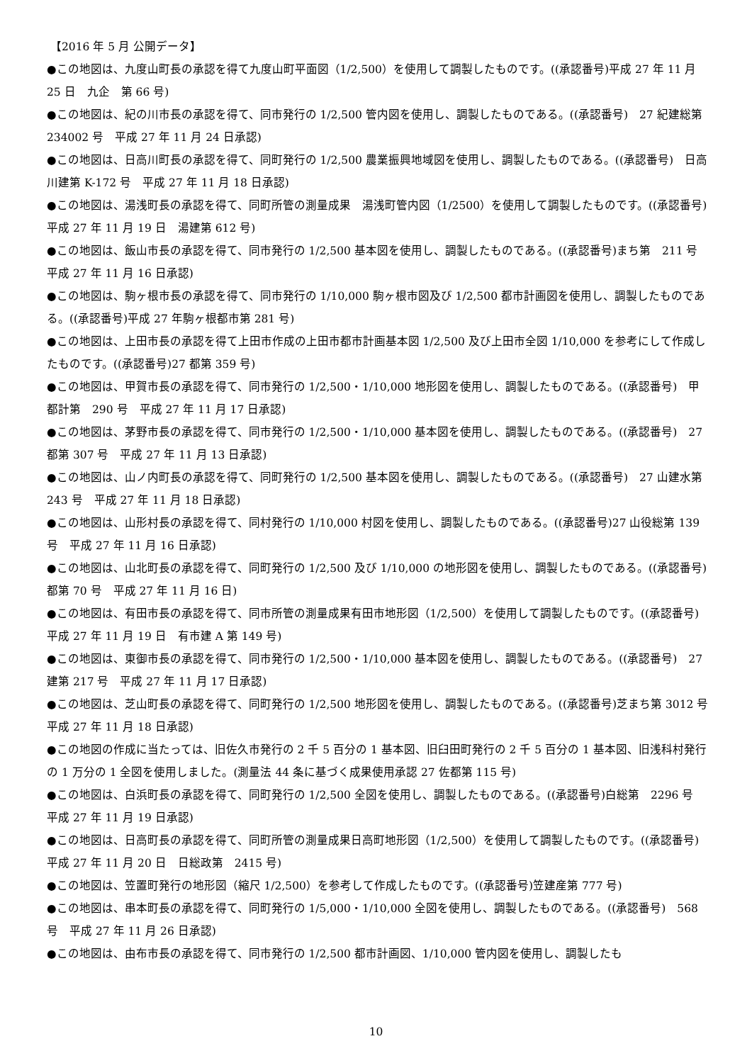【2016 年 5 月 公開データ】
●この地図は、九度山町長の承認を得て九度山町平面図（1/2,500）を使用して調製したものです。((承認番号)平成 27 年 11 月 25 日　九企　第 66 号)
●この地図は、紀の川市長の承認を得て、同市発行の 1/2,500 管内図を使用し、調製したものである。((承認番号)　27 紀建総第 234002 号　平成 27 年 11 月 24 日承認)
●この地図は、日高川町長の承認を得て、同町発行の 1/2,500 農業振興地域図を使用し、調製したものである。((承認番号)　日高川建第 K-172 号　平成 27 年 11 月 18 日承認)
●この地図は、湯浅町長の承認を得て、同町所管の測量成果　湯浅町管内図（1/2500）を使用して調製したものです。((承認番号)平成 27 年 11 月 19 日　湯建第 612 号)
●この地図は、飯山市長の承認を得て、同市発行の 1/2,500 基本図を使用し、調製したものである。((承認番号)まち第　211 号　平成 27 年 11 月 16 日承認)
●この地図は、駒ヶ根市長の承認を得て、同市発行の 1/10,000 駒ヶ根市図及び 1/2,500 都市計画図を使用し、調製したものである。((承認番号)平成 27 年駒ヶ根都市第 281 号)
●この地図は、上田市長の承認を得て上田市作成の上田市都市計画基本図 1/2,500 及び上田市全図 1/10,000 を参考にして作成したものです。((承認番号)27 都第 359 号)
●この地図は、甲賀市長の承認を得て、同市発行の 1/2,500・1/10,000 地形図を使用し、調製したものである。((承認番号)　甲都計第　290 号　平成 27 年 11 月 17 日承認)
●この地図は、茅野市長の承認を得て、同市発行の 1/2,500・1/10,000 基本図を使用し、調製したものである。((承認番号)　27 都第 307 号　平成 27 年 11 月 13 日承認)
●この地図は、山ノ内町長の承認を得て、同町発行の 1/2,500 基本図を使用し、調製したものである。((承認番号)　27 山建水第 243 号　平成 27 年 11 月 18 日承認)
●この地図は、山形村長の承認を得て、同村発行の 1/10,000 村図を使用し、調製したものである。((承認番号)27 山役総第 139 号　平成 27 年 11 月 16 日承認)
●この地図は、山北町長の承認を得て、同町発行の 1/2,500 及び 1/10,000 の地形図を使用し、調製したものである。((承認番号)都第 70 号　平成 27 年 11 月 16 日)
●この地図は、有田市長の承認を得て、同市所管の測量成果有田市地形図（1/2,500）を使用して調製したものです。((承認番号)平成 27 年 11 月 19 日　有市建 A 第 149 号)
●この地図は、東御市長の承認を得て、同市発行の 1/2,500・1/10,000 基本図を使用し、調製したものである。((承認番号)　27 建第 217 号　平成 27 年 11 月 17 日承認)
●この地図は、芝山町長の承認を得て、同町発行の 1/2,500 地形図を使用し、調製したものである。((承認番号)芝まち第 3012 号　平成 27 年 11 月 18 日承認)
●この地図の作成に当たっては、旧佐久市発行の 2 千 5 百分の 1 基本図、旧臼田町発行の 2 千 5 百分の 1 基本図、旧浅科村発行の 1 万分の 1 全図を使用しました。(測量法 44 条に基づく成果使用承認 27 佐都第 115 号)
●この地図は、白浜町長の承認を得て、同町発行の 1/2,500 全図を使用し、調製したものである。((承認番号)白総第　2296 号　平成 27 年 11 月 19 日承認)
●この地図は、日高町長の承認を得て、同町所管の測量成果日高町地形図（1/2,500）を使用して調製したものです。((承認番号)平成 27 年 11 月 20 日　日総政第　2415 号)
●この地図は、笠置町発行の地形図（縮尺 1/2,500）を参考して作成したものです。((承認番号)笠建産第 777 号)
●この地図は、串本町長の承認を得て、同町発行の 1/5,000・1/10,000 全図を使用し、調製したものである。((承認番号)　568 号　平成 27 年 11 月 26 日承認)
●この地図は、由布市長の承認を得て、同市発行の 1/2,500 都市計画図、1/10,000 管内図を使用し、調製したも
10